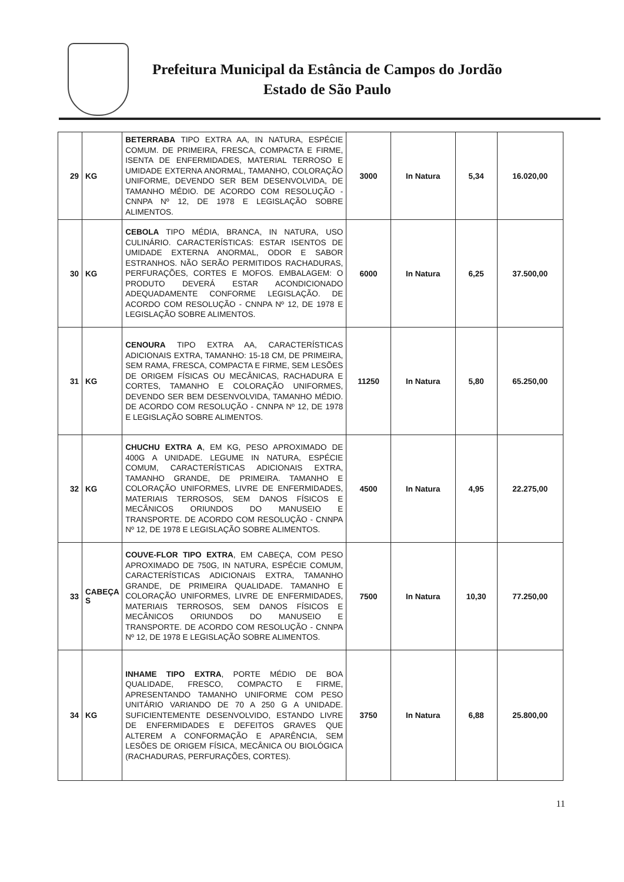Prefeitura Municipal da Estância de Campos do Jordão
Estado de São Paulo
| 29 | KG | BETERRABA TIPO EXTRA AA, IN NATURA, ESPÉCIE COMUM. DE PRIMEIRA, FRESCA, COMPACTA E FIRME, ISENTA DE ENFERMIDADES, MATERIAL TERROSO E UMIDADE EXTERNA ANORMAL, TAMANHO, COLORAÇÃO UNIFORME, DEVENDO SER BEM DESENVOLVIDA, DE TAMANHO MÉDIO. DE ACORDO COM RESOLUÇÃO - CNNPA Nº 12, DE 1978 E LEGISLAÇÃO SOBRE ALIMENTOS. | 3000 | In Natura | 5,34 | 16.020,00 |
| 30 | KG | CEBOLA TIPO MÉDIA, BRANCA, IN NATURA, USO CULINÁRIO. CARACTERÍSTICAS: ESTAR ISENTOS DE UMIDADE EXTERNA ANORMAL, ODOR E SABOR ESTRANHOS. NÃO SERÃO PERMITIDOS RACHADURAS, PERFURAÇÕES, CORTES E MOFOS. EMBALAGEM: O PRODUTO DEVERÁ ESTAR ACONDICIONADO ADEQUADAMENTE CONFORME LEGISLAÇÃO. DE ACORDO COM RESOLUÇÃO - CNNPA Nº 12, DE 1978 E LEGISLAÇÃO SOBRE ALIMENTOS. | 6000 | In Natura | 6,25 | 37.500,00 |
| 31 | KG | CENOURA TIPO EXTRA AA, CARACTERÍSTICAS ADICIONAIS EXTRA, TAMANHO: 15-18 CM, DE PRIMEIRA, SEM RAMA, FRESCA, COMPACTA E FIRME, SEM LESÕES DE ORIGEM FÍSICAS OU MECÂNICAS, RACHADURA E CORTES, TAMANHO E COLORAÇÃO UNIFORMES, DEVENDO SER BEM DESENVOLVIDA, TAMANHO MÉDIO. DE ACORDO COM RESOLUÇÃO - CNNPA Nº 12, DE 1978 E LEGISLAÇÃO SOBRE ALIMENTOS. | 11250 | In Natura | 5,80 | 65.250,00 |
| 32 | KG | CHUCHU EXTRA A , EM KG, PESO APROXIMADO DE 400G A UNIDADE. LEGUME IN NATURA, ESPÉCIE COMUM, CARACTERÍSTICAS ADICIONAIS EXTRA, TAMANHO GRANDE, DE PRIMEIRA. TAMANHO E COLORAÇÃO UNIFORMES, LIVRE DE ENFERMIDADES, MATERIAIS TERROSOS, SEM DANOS FÍSICOS E MECÂNICOS ORIUNDOS DO MANUSEIO E TRANSPORTE. DE ACORDO COM RESOLUÇÃO - CNNPA Nº 12, DE 1978 E LEGISLAÇÃO SOBRE ALIMENTOS. | 4500 | In Natura | 4,95 | 22.275,00 |
| 33 | CABEÇA S | COUVE-FLOR TIPO EXTRA , EM CABEÇA, COM PESO APROXIMADO DE 750G, IN NATURA, ESPÉCIE COMUM, CARACTERÍSTICAS ADICIONAIS EXTRA, TAMANHO GRANDE, DE PRIMEIRA QUALIDADE. TAMANHO E COLORAÇÃO UNIFORMES, LIVRE DE ENFERMIDADES, MATERIAIS TERROSOS, SEM DANOS FÍSICOS E MECÂNICOS ORIUNDOS DO MANUSEIO E TRANSPORTE. DE ACORDO COM RESOLUÇÃO - CNNPA Nº 12, DE 1978 E LEGISLAÇÃO SOBRE ALIMENTOS. | 7500 | In Natura | 10,30 | 77.250,00 |
| 34 | KG | INHAME TIPO EXTRA , PORTE MÉDIO DE BOA QUALIDADE, FRESCO, COMPACTO E FIRME, APRESENTANDO TAMANHO UNIFORME COM PESO UNITÁRIO VARIANDO DE 70 A 250 G A UNIDADE. SUFICIENTEMENTE DESENVOLVIDO, ESTANDO LIVRE DE ENFERMIDADES E DEFEITOS GRAVES QUE ALTEREM A CONFORMAÇÃO E APARÊNCIA, SEM LESÕES DE ORIGEM FÍSICA, MECÂNICA OU BIOLÓGICA (RACHADURAS, PERFURAÇÕES, CORTES). | 3750 | In Natura | 6,88 | 25.800,00 |
11